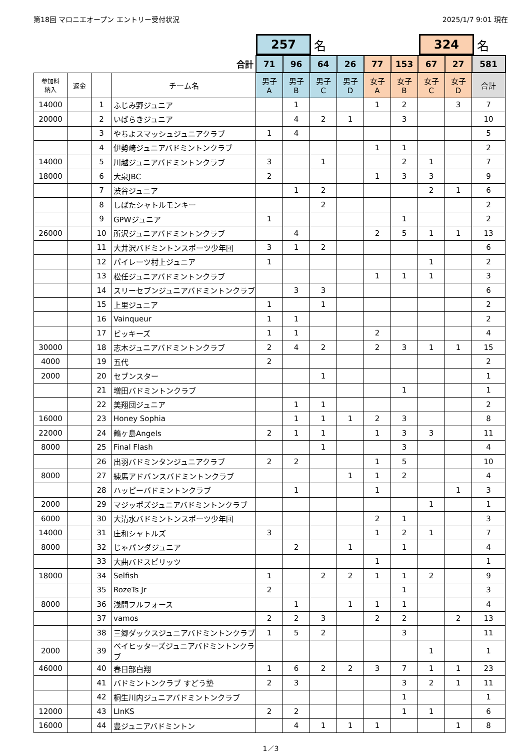第18回 マロニエオープン エントリー受付状況 2025/1/7 9:01 現在
257
名
324
名
| 合計 | | | | 71 | 96 | 64 | 26 | 77 | 153 | 67 | 27 | 581 |
| 参加料 納入 | 返金 | | チーム名 | 男子 A | 男子 B | 男子 C | 男子 D | 女子 A | 女子 B | 女子 C | 女子 D | 合計 |
| 14000 | | 1 | ふじみ野ジュニア | | 1 | | | 1 | 2 | | 3 | 7 |
| 20000 | | 2 | いばらきジュニア | | 4 | 2 | 1 | | 3 | | | 10 |
| | | 3 | やちよスマッシュジュニアクラブ | 1 | 4 | | | | | | | 5 |
| | | 4 | 伊勢崎ジュニアバドミントンクラブ | | | | | 1 | 1 | | | 2 |
| 14000 | | 5 | 川越ジュニアバドミントンクラブ | 3 | | 1 | | | 2 | 1 | | 7 |
| 18000 | | 6 | 大泉JBC | 2 | | | | 1 | 3 | 3 | | 9 |
| | | 7 | 渋谷ジュニア | | 1 | 2 | | | | 2 | 1 | 6 |
| | | 8 | しばたシャトルモンキー | | | 2 | | | | | | 2 |
| | | 9 | GPWジュニア | 1 | | | | | 1 | | | 2 |
| 26000 | | 10 | 所沢ジュニアバドミントンクラブ | | 4 | | | 2 | 5 | 1 | 1 | 13 |
| | | 11 | 大井沢バドミントンスポーツ少年団 | 3 | 1 | 2 | | | | | | 6 |
| | | 12 | パイレーツ村上ジュニア | 1 | | | | | | 1 | | 2 |
| | | 13 | 松任ジュニアバドミントンクラブ | | | | | 1 | 1 | 1 | | 3 |
| | | 14 | スリーセブンジュニアバドミントンクラブ | | 3 | 3 | | | | | | 6 |
| | | 15 | 上里ジュニア | 1 | | 1 | | | | | | 2 |
| | | 16 | Vainqueur | 1 | 1 | | | | | | | 2 |
| | | 17 | ビッキーズ | 1 | 1 | | | 2 | | | | 4 |
| 30000 | | 18 | 志木ジュニアバドミントンクラブ | 2 | 4 | 2 | | 2 | 3 | 1 | 1 | 15 |
| 4000 | | 19 | 五代 | 2 | | | | | | | | 2 |
| 2000 | | 20 | セブンスター | | | 1 | | | | | | 1 |
| | | 21 | 増田バドミントンクラブ | | | | | | 1 | | | 1 |
| | | 22 | 美翔団ジュニア | | 1 | 1 | | | | | | 2 |
| 16000 | | 23 | Honey Sophia | | 1 | 1 | 1 | 2 | 3 | | | 8 |
| 22000 | | 24 | 鶴ヶ島Angels | 2 | 1 | 1 | | 1 | 3 | 3 | | 11 |
| 8000 | | 25 | Final Flash | | | 1 | | | 3 | | | 4 |
| | | 26 | 出羽バドミンタンジュニアクラブ | 2 | 2 | | | 1 | 5 | | | 10 |
| 8000 | | 27 | 練馬アドバンスバドミントンクラブ | | | | 1 | 1 | 2 | | | 4 |
| | | 28 | ハッピーバドミントンクラブ | | 1 | | | 1 | | | 1 | 3 |
| 2000 | | 29 | マジッポズジュニアバドミントンクラブ | | | | | | | 1 | | 1 |
| 6000 | | 30 | 大清水バドミントンスポーツ少年団 | | | | | 2 | 1 | | | 3 |
| 14000 | | 31 | 庄和シャトルズ | 3 | | | | 1 | 2 | 1 | | 7 |
| 8000 | | 32 | じゃパンダジュニア | | 2 | | 1 | | 1 | | | 4 |
| | | 33 | 大曲バドスピリッツ | | | | | 1 | | | | 1 |
| 18000 | | 34 | Selfish | 1 | | 2 | 2 | 1 | 1 | 2 | | 9 |
| | | 35 | RozeTs Jr | 2 | | | | | 1 | | | 3 |
| 8000 | | 36 | 浅間フルフォース | | 1 | | 1 | 1 | 1 | | | 4 |
| | | 37 | vamos | 2 | 2 | 3 | | 2 | 2 | | 2 | 13 |
| | | 38 | 三郷ダックスジュニアバドミントンクラブ | 1 | 5 | 2 | | | 3 | | | 11 |
| 2000 | | 39 | ベイヒッターズジュニアバドミントンクラブ | | | | | | | 1 | | 1 |
| 46000 | | 40 | 春日部白翔 | 1 | 6 | 2 | 2 | 3 | 7 | 1 | 1 | 23 |
| | | 41 | バドミントンクラブ すどう塾 | 2 | 3 | | | | 3 | 2 | 1 | 11 |
| | | 42 | 桐生川内ジュニアバドミントンクラブ | | | | | | 1 | | | 1 |
| 12000 | | 43 | LInKS | 2 | 2 | | | | 1 | 1 | | 6 |
| 16000 | | 44 | 豊ジュニアバドミントン | | 4 | 1 | 1 | 1 | | | 1 | 8 |
1／3